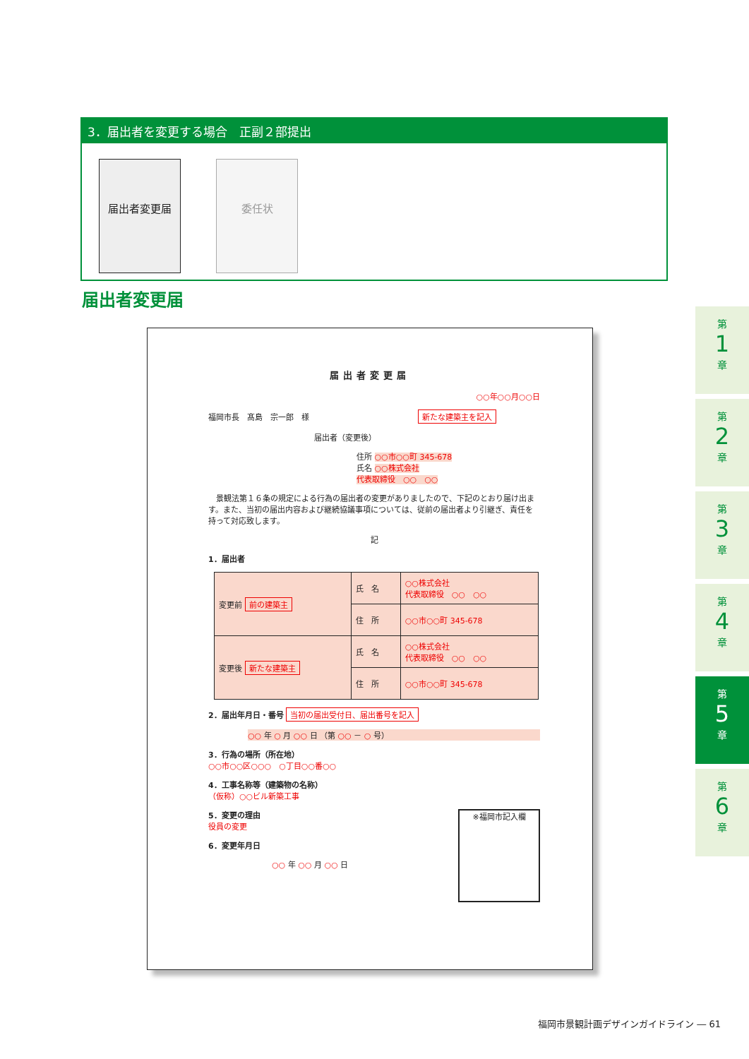3．届出者を変更する場合　正副２部提出
届出者変更届 委任状
届出者変更届
届出者変更届
○○年○○月○○日
福岡市長　髙島　宗一郎　様 新たな建築主を記入
届出者（変更後）
住所 ○○市○○町 345-678
氏名 ○○株式会社
代表取締役　○○　○○
　景観法第１６条の規定による行為の届出者の変更がありましたので、下記のとおり届け出ます。また、当初の届出内容および継続協議事項については、従前の届出者より引継ぎ、責任を持って対応致します。
記
1．届出者
| 変更前 前の建築主 | 氏 名 | ○○株式会社 代表取締役 ○○ ○○ |
| | 住 所 | ○○市○○町 345-678 |
| 変更後 新たな建築主 | 氏 名 | ○○株式会社 代表取締役 ○○ ○○ |
| | 住 所 | ○○市○○町 345-678 |
2．届出年月日・番号 当初の届出受付日、届出番号を記入
○○ 年 ○ 月 ○○ 日 （第 ○○ － ○ 号）
3．行為の場所（所在地）
○○市○○区○○○　○丁目○○番○○
4．工事名称等（建築物の名称）
（仮称）○○ビル新築工事
※福岡市記入欄
5．変更の理由
役員の変更
6．変更年月日
○○ 年 ○○ 月 ○○ 日
第
1
章
第
2
章
第
3
章
第
4
章
第
5
章
第
6
章
福岡市景観計画デザインガイドライン ― 61